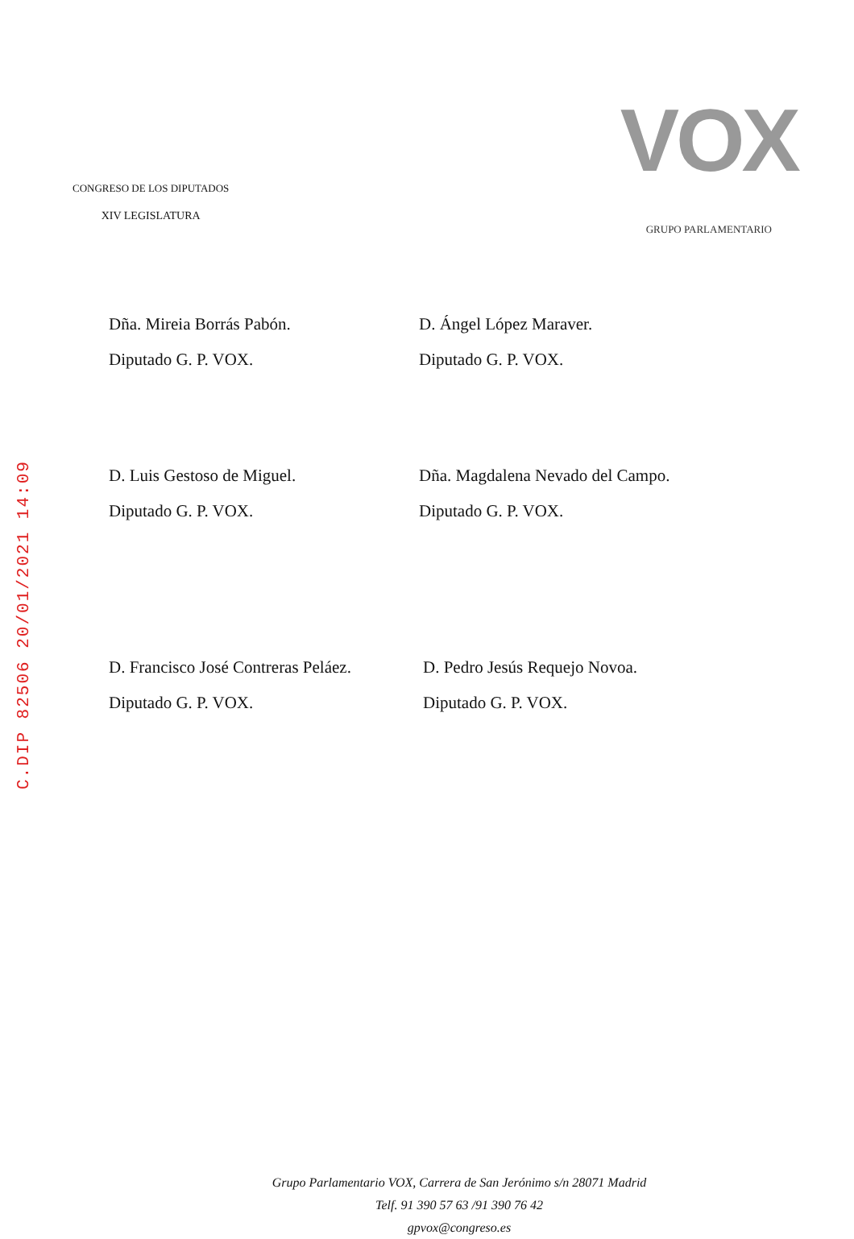C.DIP 82506 20/01/2021 14:09
CONGRESO DE LOS DIPUTADOS
XIV LEGISLATURA
VOX
GRUPO PARLAMENTARIO
Dña. Mireia Borrás Pabón.
Diputado G. P. VOX.
D. Ángel López Maraver.
Diputado G. P. VOX.
D. Luis Gestoso de Miguel.
Diputado G. P. VOX.
Dña. Magdalena Nevado del Campo.
Diputado G. P. VOX.
D. Francisco José Contreras Peláez.
Diputado G. P. VOX.
D. Pedro Jesús Requejo Novoa.
Diputado G. P. VOX.
Grupo Parlamentario VOX, Carrera de San Jerónimo s/n 28071 Madrid
Telf. 91 390 57 63 /91 390 76 42
gpvox@congreso.es